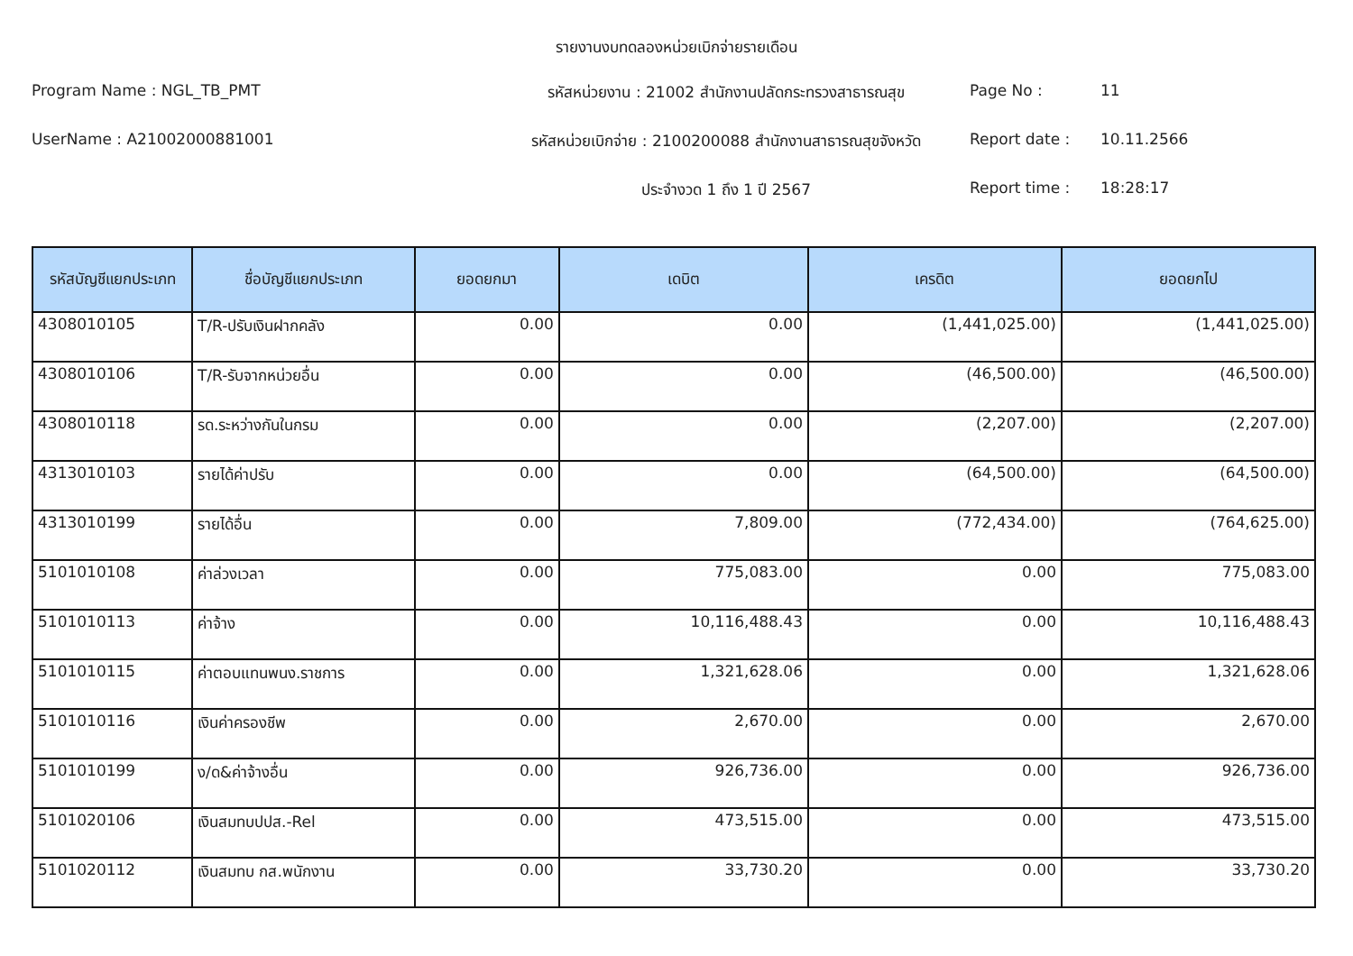รายงานงบทดลองหน่วยเบิกจ่ายรายเดือน
Program Name : NGL_TB_PMT
รหัสหน่วยงาน : 21002 สำนักงานปลัดกระทรวงสาธารณสุข
Page No :
11
UserName : A21002000881001
รหัสหน่วยเบิกจ่าย : 2100200088 สำนักงานสาธารณสุขจังหวัด
Report date :
10.11.2566
ประจำงวด 1 ถึง 1 ปี 2567
Report time :
18:28:17
| รหัสบัญชีแยกประเภท | ชื่อบัญชีแยกประเภท | ยอดยกมา | เดบิต | เครดิต | ยอดยกไป |
| --- | --- | --- | --- | --- | --- |
| 4308010105 | T/R-ปรับเงินฝากคลัง | 0.00 | 0.00 | (1,441,025.00) | (1,441,025.00) |
| 4308010106 | T/R-รับจากหน่วยอื่น | 0.00 | 0.00 | (46,500.00) | (46,500.00) |
| 4308010118 | รด.ระหว่างกันในกรม | 0.00 | 0.00 | (2,207.00) | (2,207.00) |
| 4313010103 | รายได้ค่าปรับ | 0.00 | 0.00 | (64,500.00) | (64,500.00) |
| 4313010199 | รายได้อื่น | 0.00 | 7,809.00 | (772,434.00) | (764,625.00) |
| 5101010108 | ค่าล่วงเวลา | 0.00 | 775,083.00 | 0.00 | 775,083.00 |
| 5101010113 | ค่าจ้าง | 0.00 | 10,116,488.43 | 0.00 | 10,116,488.43 |
| 5101010115 | ค่าตอบแทนพนง.ราชการ | 0.00 | 1,321,628.06 | 0.00 | 1,321,628.06 |
| 5101010116 | เงินค่าครองชีพ | 0.00 | 2,670.00 | 0.00 | 2,670.00 |
| 5101010199 | ง/ด&ค่าจ้างอื่น | 0.00 | 926,736.00 | 0.00 | 926,736.00 |
| 5101020106 | เงินสมทบปปส.-Rel | 0.00 | 473,515.00 | 0.00 | 473,515.00 |
| 5101020112 | เงินสมทบ กส.พนักงาน | 0.00 | 33,730.20 | 0.00 | 33,730.20 |